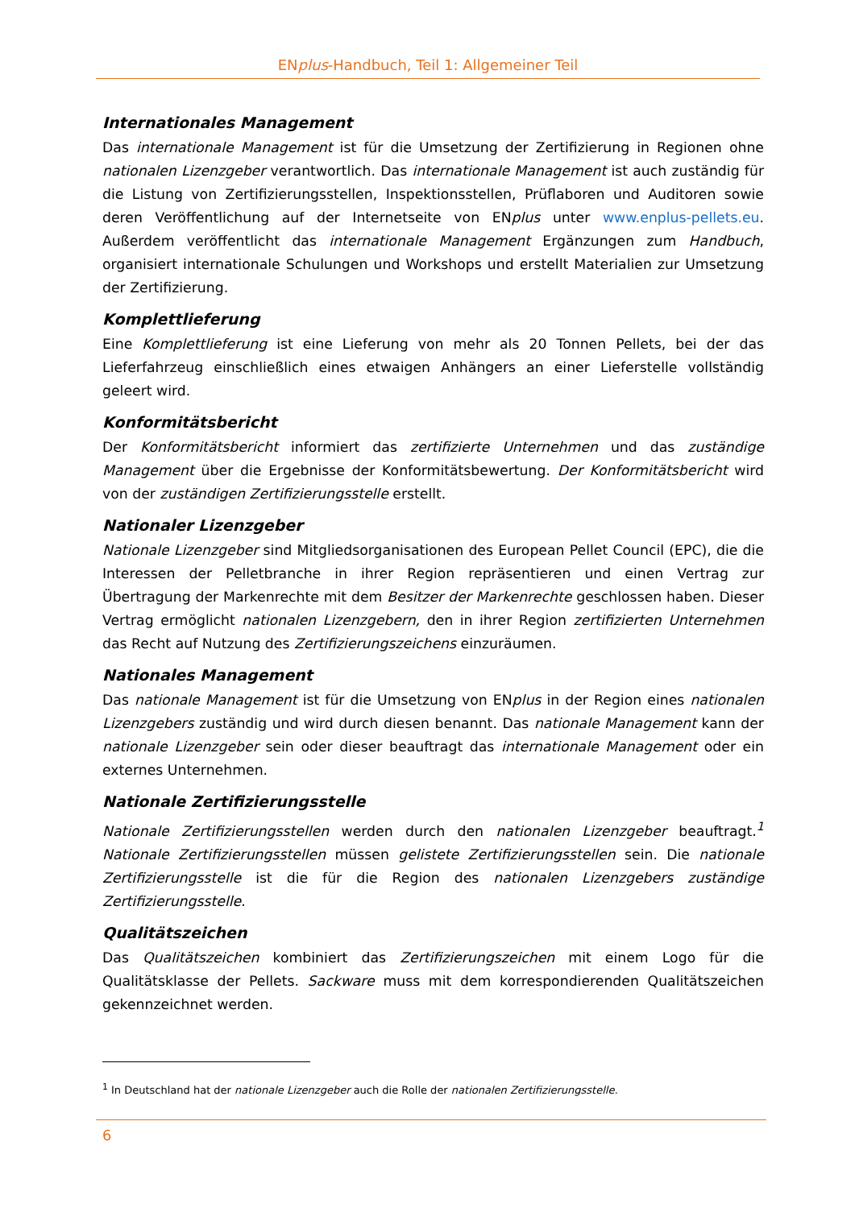ENplus-Handbuch, Teil 1: Allgemeiner Teil
Internationales Management
Das internationale Management ist für die Umsetzung der Zertifizierung in Regionen ohne nationalen Lizenzgeber verantwortlich. Das internationale Management ist auch zuständig für die Listung von Zertifizierungsstellen, Inspektionsstellen, Prüflaboren und Auditoren sowie deren Veröffentlichung auf der Internetseite von ENplus unter www.enplus-pellets.eu. Außerdem veröffentlicht das internationale Management Ergänzungen zum Handbuch, organisiert internationale Schulungen und Workshops und erstellt Materialien zur Umsetzung der Zertifizierung.
Komplettlieferung
Eine Komplettlieferung ist eine Lieferung von mehr als 20 Tonnen Pellets, bei der das Lieferfahrzeug einschließlich eines etwaigen Anhängers an einer Lieferstelle vollständig geleert wird.
Konformitätsbericht
Der Konformitätsbericht informiert das zertifizierte Unternehmen und das zuständige Management über die Ergebnisse der Konformitätsbewertung. Der Konformitätsbericht wird von der zuständigen Zertifizierungsstelle erstellt.
Nationaler Lizenzgeber
Nationale Lizenzgeber sind Mitgliedsorganisationen des European Pellet Council (EPC), die die Interessen der Pelletbranche in ihrer Region repräsentieren und einen Vertrag zur Übertragung der Markenrechte mit dem Besitzer der Markenrechte geschlossen haben. Dieser Vertrag ermöglicht nationalen Lizenzgebern, den in ihrer Region zertifizierten Unternehmen das Recht auf Nutzung des Zertifizierungszeichens einzuräumen.
Nationales Management
Das nationale Management ist für die Umsetzung von ENplus in der Region eines nationalen Lizenzgebers zuständig und wird durch diesen benannt. Das nationale Management kann der nationale Lizenzgeber sein oder dieser beauftragt das internationale Management oder ein externes Unternehmen.
Nationale Zertifizierungsstelle
Nationale Zertifizierungsstellen werden durch den nationalen Lizenzgeber beauftragt.<sup>1</sup> Nationale Zertifizierungsstellen müssen gelistete Zertifizierungsstellen sein. Die nationale Zertifizierungsstelle ist die für die Region des nationalen Lizenzgebers zuständige Zertifizierungsstelle.
Qualitätszeichen
Das Qualitätszeichen kombiniert das Zertifizierungszeichen mit einem Logo für die Qualitätsklasse der Pellets. Sackware muss mit dem korrespondierenden Qualitätszeichen gekennzeichnet werden.
<sup>1</sup> In Deutschland hat der nationale Lizenzgeber auch die Rolle der nationalen Zertifizierungsstelle.
6